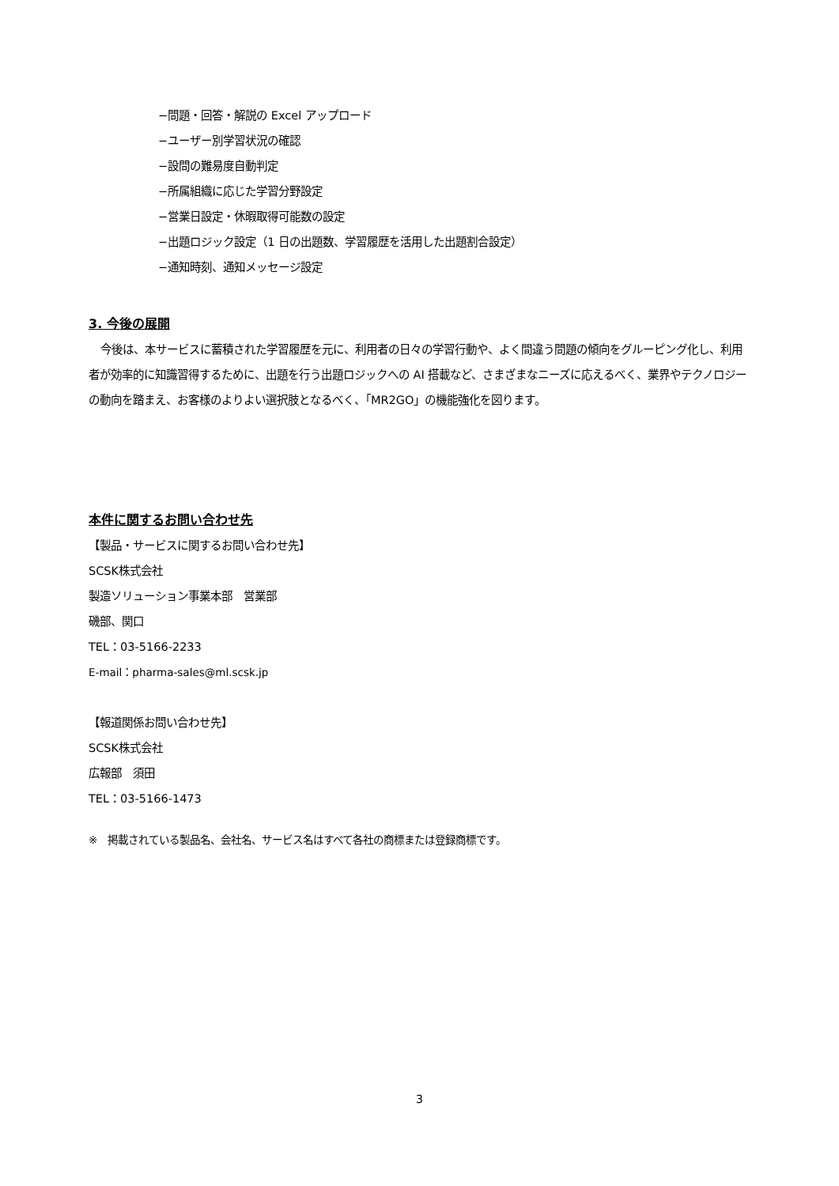−問題・回答・解説の Excel アップロード
−ユーザー別学習状況の確認
−設問の難易度自動判定
−所属組織に応じた学習分野設定
−営業日設定・休暇取得可能数の設定
−出題ロジック設定（1 日の出題数、学習履歴を活用した出題割合設定）
−通知時刻、通知メッセージ設定
3. 今後の展開
今後は、本サービスに蓄積された学習履歴を元に、利用者の日々の学習行動や、よく間違う問題の傾向をグルーピング化し、利用者が効率的に知識習得するために、出題を行う出題ロジックへの AI 搭載など、さまざまなニーズに応えるべく、業界やテクノロジーの動向を踏まえ、お客様のよりよい選択肢となるべく、「MR2GO」の機能強化を図ります。
本件に関するお問い合わせ先
【製品・サービスに関するお問い合わせ先】
SCSK株式会社
製造ソリューション事業本部　営業部
磯部、関口
TEL：03-5166-2233
E-mail：pharma-sales@ml.scsk.jp
【報道関係お問い合わせ先】
SCSK株式会社
広報部　須田
TEL：03-5166-1473
※　掲載されている製品名、会社名、サービス名はすべて各社の商標または登録商標です。
3